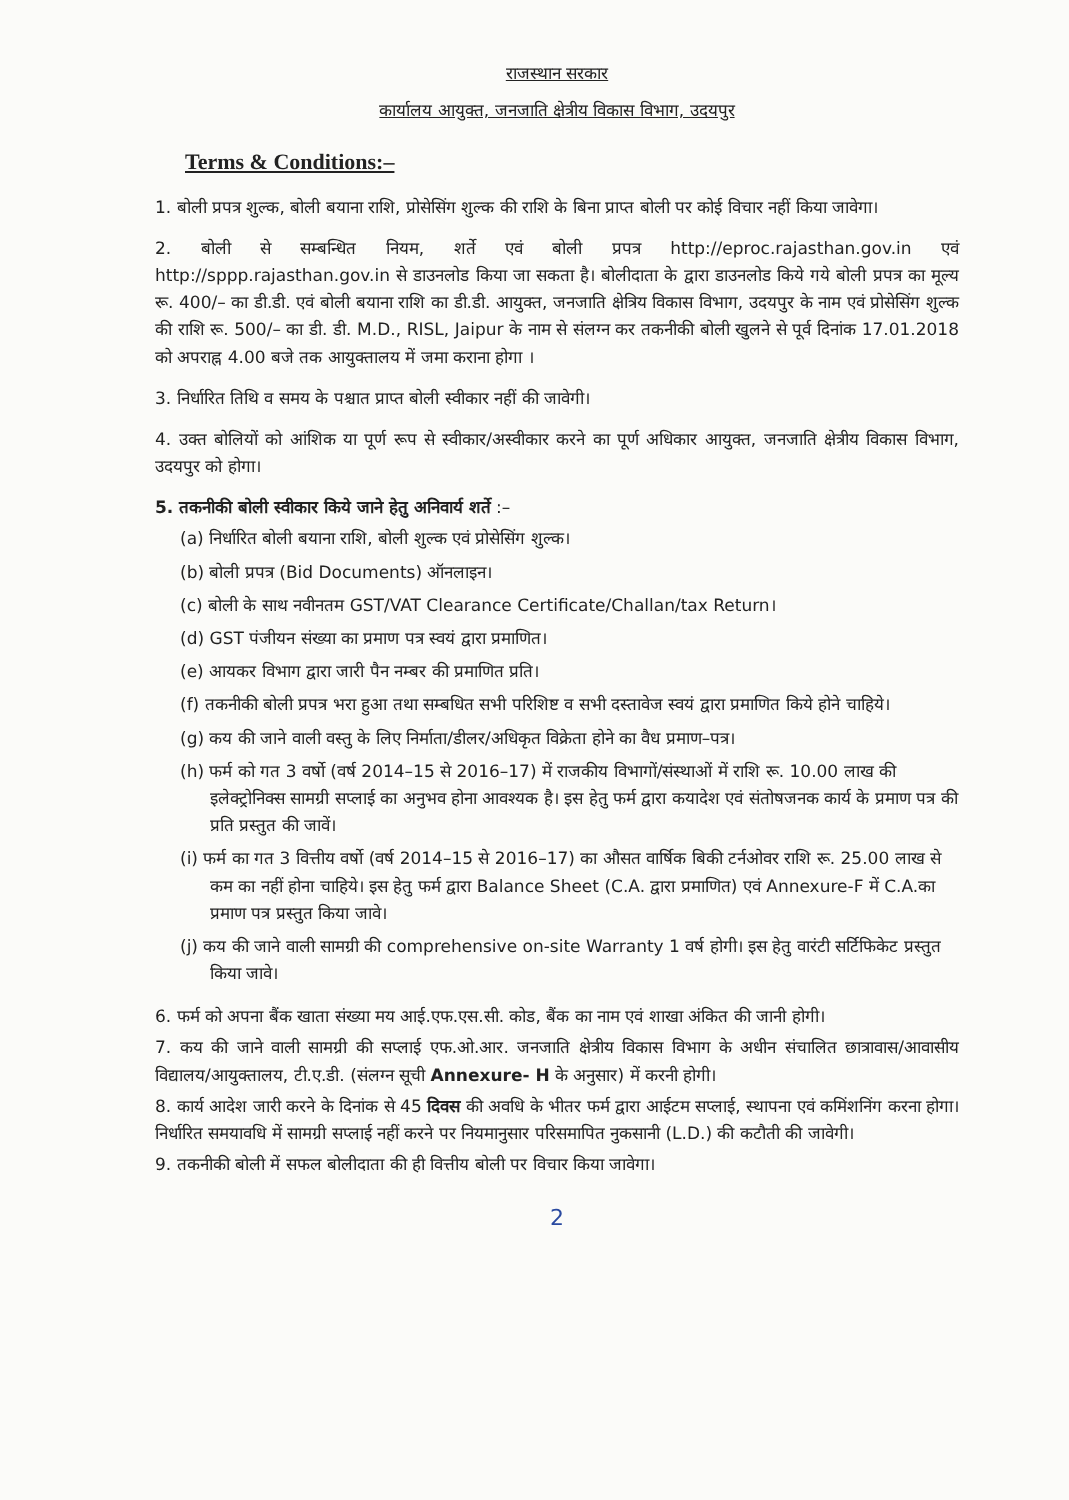राजस्थान सरकार
कार्यालय आयुक्त, जनजाति क्षेत्रीय विकास विभाग, उदयपुर
Terms & Conditions:–
1. बोली प्रपत्र शुल्क, बोली बयाना राशि, प्रोसेसिंग शुल्क की राशि के बिना प्राप्त बोली पर कोई विचार नहीं किया जावेगा।
2. बोली से सम्बन्धित नियम, शर्ते एवं बोली प्रपत्र http://eproc.rajasthan.gov.in एवं http://sppp.rajasthan.gov.in से डाउनलोड किया जा सकता है। बोलीदाता के द्वारा डाउनलोड किये गये बोली प्रपत्र का मूल्य रू. 400/– का डी.डी. एवं बोली बयाना राशि का डी.डी. आयुक्त, जनजाति क्षेत्रिय विकास विभाग, उदयपुर के नाम एवं प्रोसेसिंग शुल्क की राशि रू. 500/– का डी. डी. M.D., RISL, Jaipur के नाम से संलग्न कर तकनीकी बोली खुलने से पूर्व दिनांक 17.01.2018 को अपराह्न 4.00 बजे तक आयुक्तालय में जमा कराना होगा ।
3. निर्धारित तिथि व समय के पश्चात प्राप्त बोली स्वीकार नहीं की जावेगी।
4. उक्त बोलियों को आंशिक या पूर्ण रूप से स्वीकार/अस्वीकार करने का पूर्ण अधिकार आयुक्त, जनजाति क्षेत्रीय विकास विभाग, उदयपुर को होगा।
5. तकनीकी बोली स्वीकार किये जाने हेतु अनिवार्य शर्ते :–
(a) निर्धारित बोली बयाना राशि, बोली शुल्क एवं प्रोसेसिंग शुल्क।
(b) बोली प्रपत्र (Bid Documents) ऑनलाइन।
(c) बोली के साथ नवीनतम GST/VAT Clearance Certificate/Challan/tax Return।
(d) GST पंजीयन संख्या का प्रमाण पत्र स्वयं द्वारा प्रमाणित।
(e) आयकर विभाग द्वारा जारी पैन नम्बर की प्रमाणित प्रति।
(f) तकनीकी बोली प्रपत्र भरा हुआ तथा सम्बधित सभी परिशिष्ट व सभी दस्तावेज स्वयं द्वारा प्रमाणित किये होने चाहिये।
(g) कय की जाने वाली वस्तु के लिए निर्माता/डीलर/अधिकृत विक्रेता होने का वैध प्रमाण–पत्र।
(h) फर्म को गत 3 वर्षो (वर्ष 2014–15 से 2016–17) में राजकीय विभागों/संस्थाओं में राशि रू. 10.00 लाख की इलेक्ट्रोनिक्स सामग्री सप्लाई का अनुभव होना आवश्यक है। इस हेतु फर्म द्वारा कयादेश एवं संतोषजनक कार्य के प्रमाण पत्र की प्रति प्रस्तुत की जावें।
(i) फर्म का गत 3 वित्तीय वर्षो (वर्ष 2014–15 से 2016–17) का औसत वार्षिक बिकी टर्नओवर राशि रू. 25.00 लाख से कम का नहीं होना चाहिये। इस हेतु फर्म द्वारा Balance Sheet (C.A. द्वारा प्रमाणित) एवं Annexure-F में C.A.का प्रमाण पत्र प्रस्तुत किया जावे।
(j) कय की जाने वाली सामग्री की comprehensive on-site Warranty 1 वर्ष होगी। इस हेतु वारंटी सर्टिफिकेट प्रस्तुत किया जावे।
6. फर्म को अपना बैंक खाता संख्या मय आई.एफ.एस.सी. कोड, बैंक का नाम एवं शाखा अंकित की जानी होगी।
7. कय की जाने वाली सामग्री की सप्लाई एफ.ओ.आर. जनजाति क्षेत्रीय विकास विभाग के अधीन संचालित छात्रावास/आवासीय विद्यालय/आयुक्तालय, टी.ए.डी. (संलग्न सूची Annexure- H के अनुसार) में करनी होगी।
8. कार्य आदेश जारी करने के दिनांक से 45 दिवस की अवधि के भीतर फर्म द्वारा आईटम सप्लाई, स्थापना एवं कमिंशनिंग करना होगा। निर्धारित समयावधि में सामग्री सप्लाई नहीं करने पर नियमानुसार परिसमापित नुकसानी (L.D.) की कटौती की जावेगी।
9. तकनीकी बोली में सफल बोलीदाता की ही वित्तीय बोली पर विचार किया जावेगा।
2